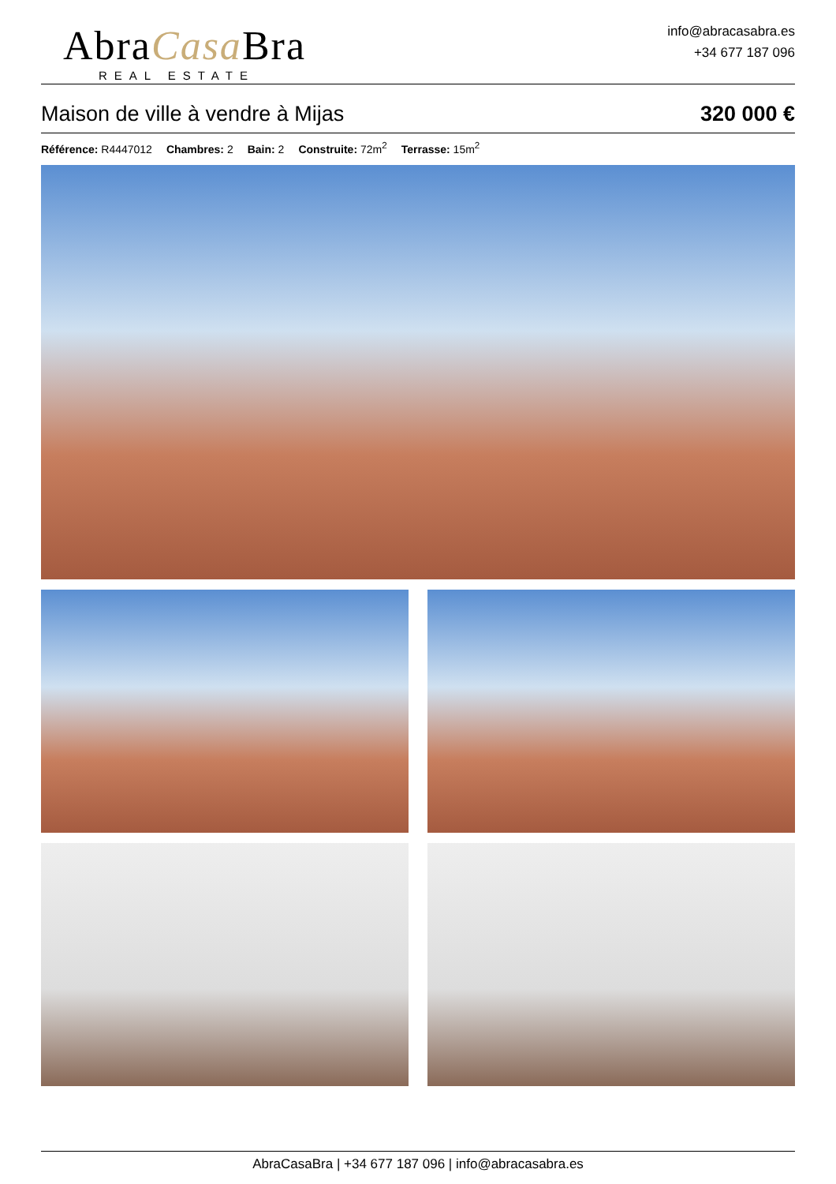AbraCasa Bra
REAL ESTATE
info@abracasabra.es
+34 677 187 096
Maison de ville à vendre à Mijas 320 000 €
Référence: R4447012 Chambres: 2 Bain: 2 Construite: 72m<sup>2</sup> Terrasse: 15m<sup>2</sup>
AbraCasaBra | +34 677 187 096 | info@abracasabra.es